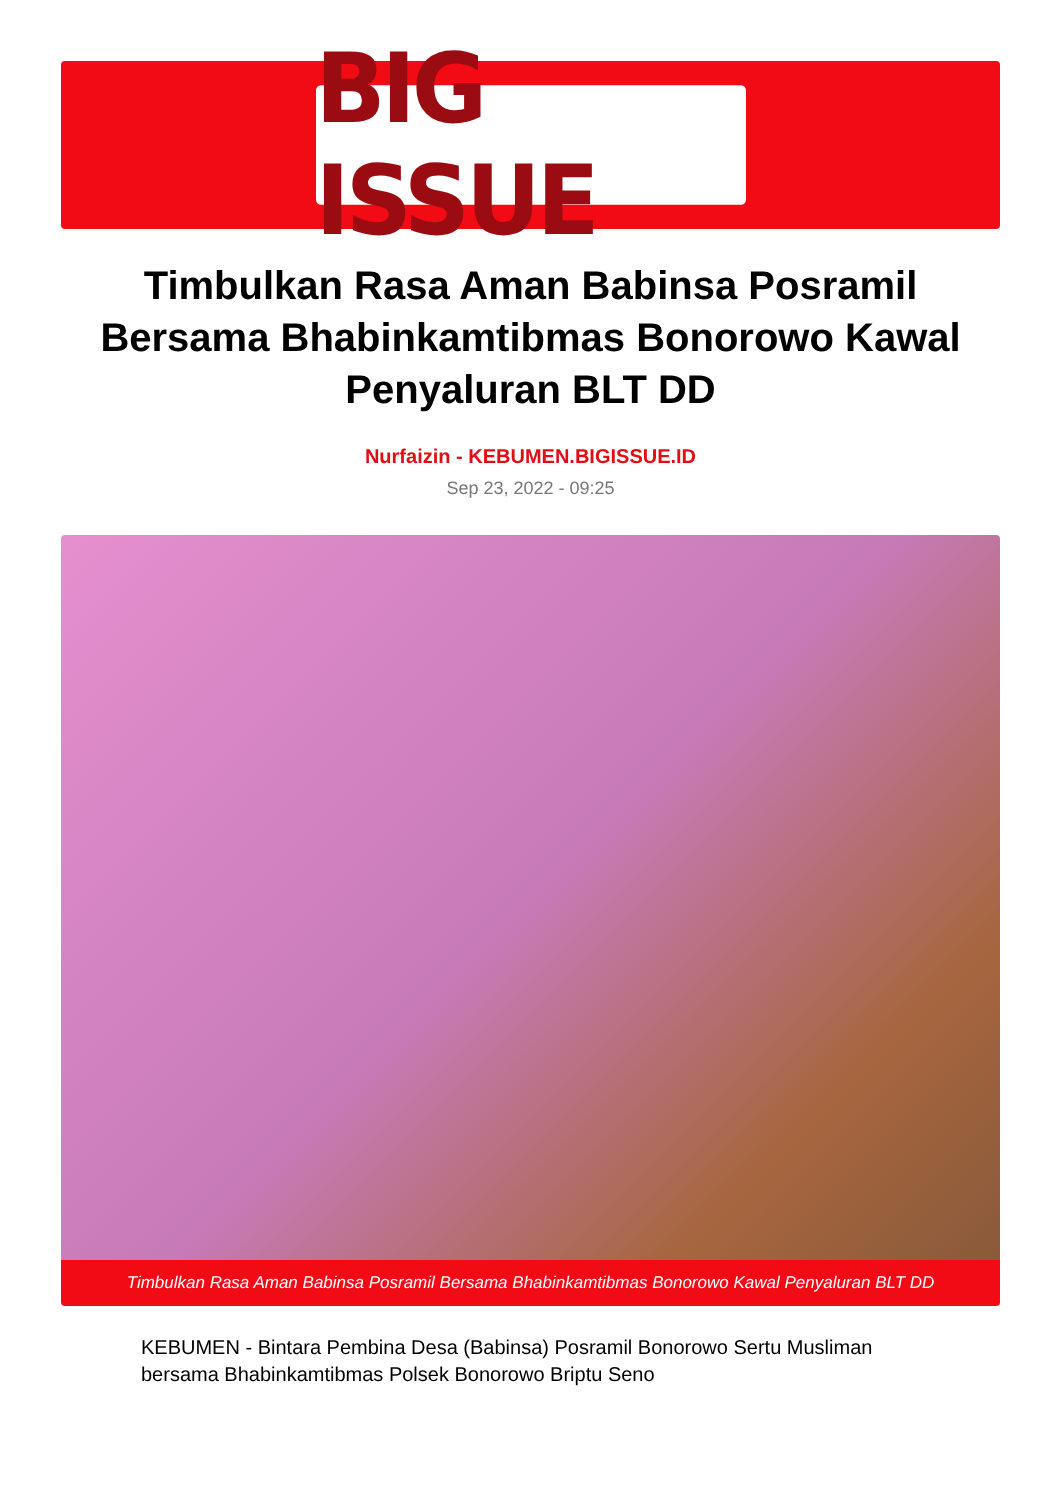BIG ISSUE
Timbulkan Rasa Aman Babinsa Posramil Bersama Bhabinkamtibmas Bonorowo Kawal Penyaluran BLT DD
Nurfaizin - KEBUMEN.BIGISSUE.ID
Sep 23, 2022 - 09:25
Timbulkan Rasa Aman Babinsa Posramil Bersama Bhabinkamtibmas Bonorowo Kawal Penyaluran BLT DD
KEBUMEN - Bintara Pembina Desa (Babinsa) Posramil Bonorowo Sertu Musliman bersama Bhabinkamtibmas Polsek Bonorowo Briptu Seno